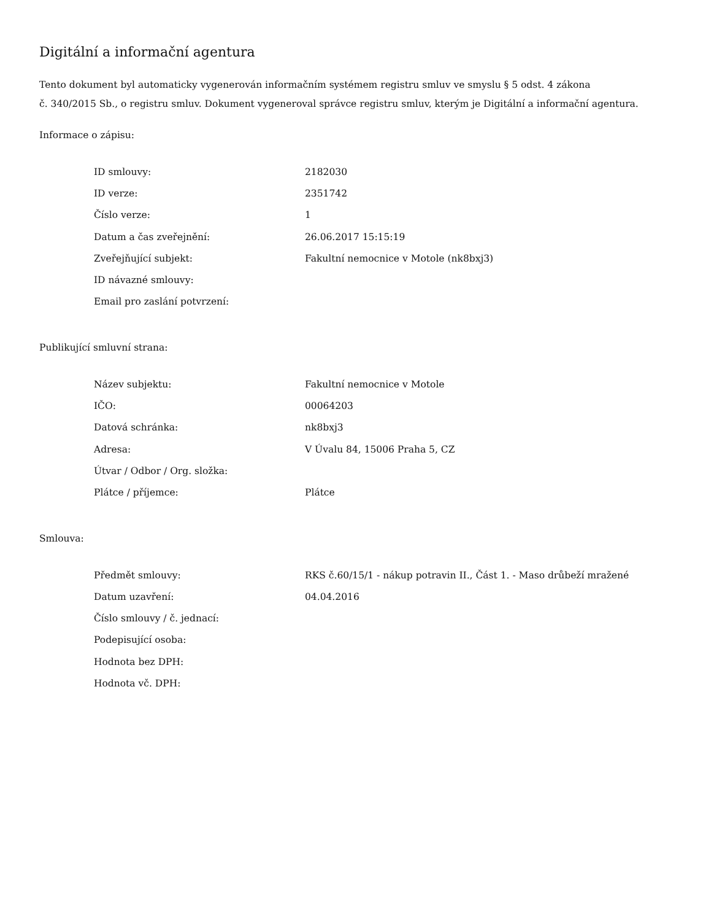Digitální a informační agentura
Tento dokument byl automaticky vygenerován informačním systémem registru smluv ve smyslu § 5 odst. 4 zákona
č. 340/2015 Sb., o registru smluv. Dokument vygeneroval správce registru smluv, kterým je Digitální a informační agentura.
Informace o zápisu:
| ID smlouvy: | 2182030 |
| ID verze: | 2351742 |
| Číslo verze: | 1 |
| Datum a čas zveřejnění: | 26.06.2017 15:15:19 |
| Zveřejňující subjekt: | Fakultní nemocnice v Motole (nk8bxj3) |
| ID návazné smlouvy: | |
| Email pro zaslání potvrzení: | |
Publikující smluvní strana:
| Název subjektu: | Fakultní nemocnice v Motole |
| IČO: | 00064203 |
| Datová schránka: | nk8bxj3 |
| Adresa: | V Úvalu 84, 15006 Praha 5, CZ |
| Útvar / Odbor / Org. složka: | |
| Plátce / příjemce: | Plátce |
Smlouva:
| Předmět smlouvy: | RKS č.60/15/1 - nákup potravin II., Část 1. - Maso drůbeží mražené |
| Datum uzavření: | 04.04.2016 |
| Číslo smlouvy / č. jednací: | |
| Podepisující osoba: | |
| Hodnota bez DPH: | |
| Hodnota vč. DPH: | |